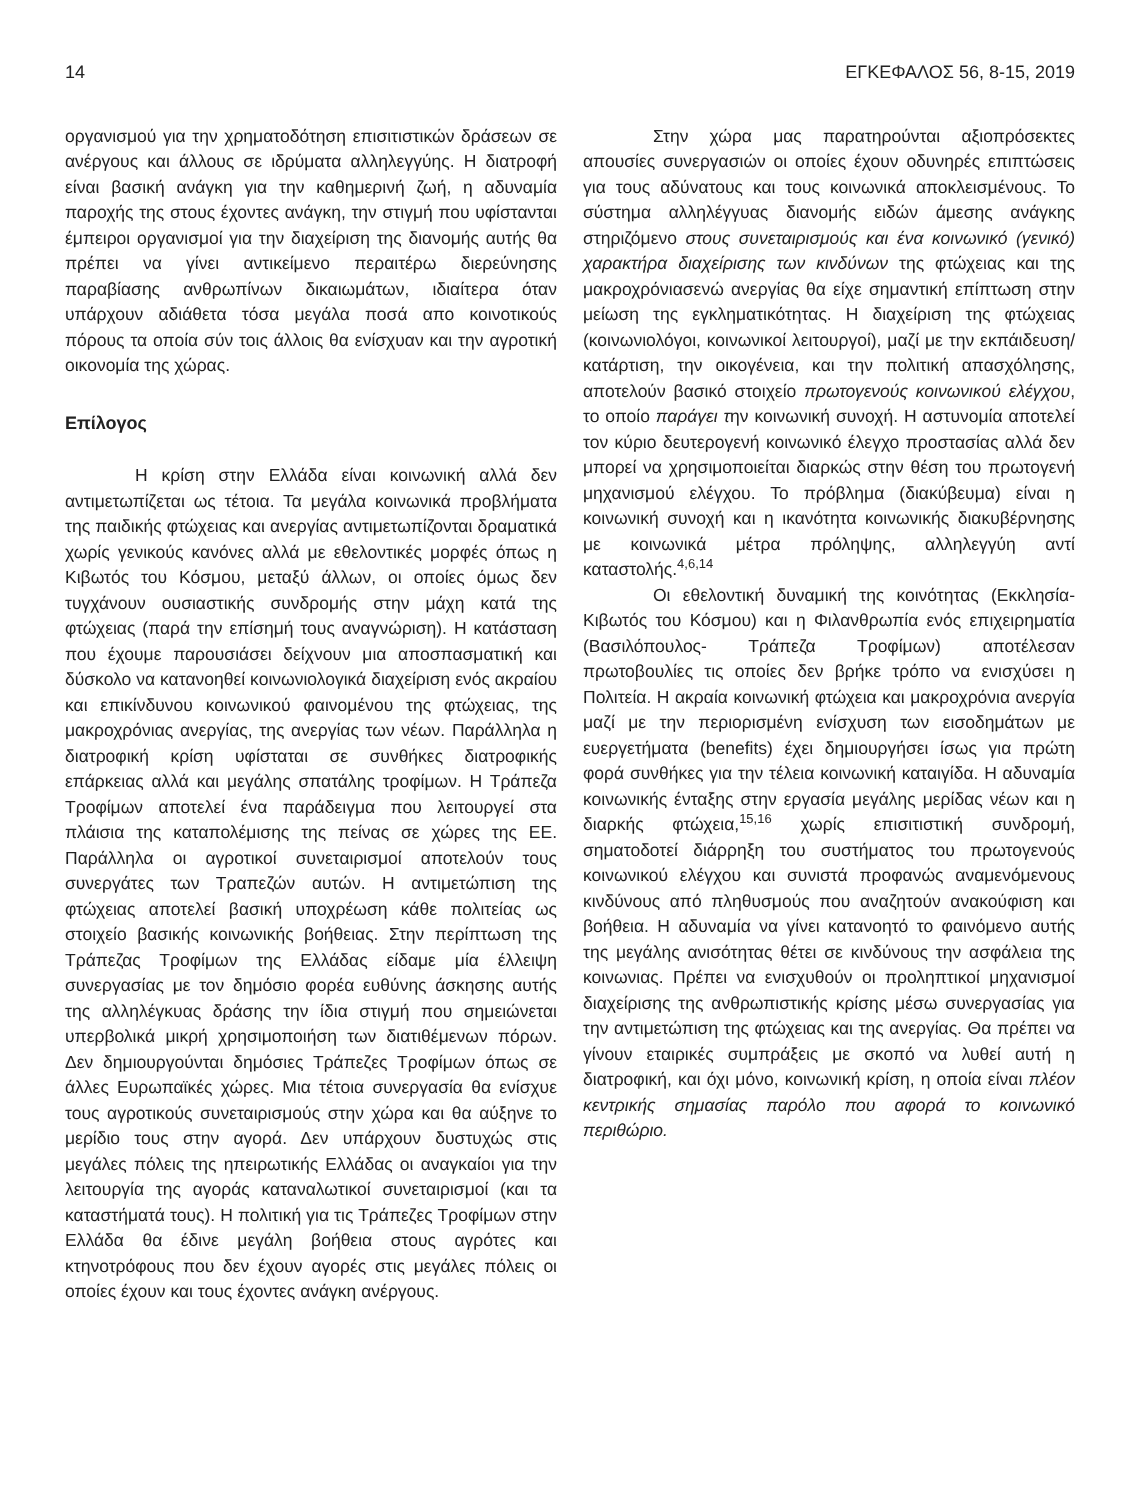14 ΕΓΚΕΦΑΛΟΣ 56, 8-15, 2019
οργανισμού για την χρηματοδότηση επισιτιστικών δράσεων σε ανέργους και άλλους σε ιδρύματα αλληλεγγύης. Η διατροφή είναι βασική ανάγκη για την καθημερινή ζωή, η αδυναμία παροχής της στους έχοντες ανάγκη, την στιγμή που υφίστανται έμπειροι οργανισμοί για την διαχείριση της διανομής αυτής θα πρέπει να γίνει αντικείμενο περαιτέρω διερεύνησης παραβίασης ανθρωπίνων δικαιωμάτων, ιδιαίτερα όταν υπάρχουν αδιάθετα τόσα μεγάλα ποσά απο κοινοτικούς πόρους τα οποία σύν τοις άλλοις θα ενίσχυαν και την αγροτική οικονομία της χώρας.
Επίλογος
Η κρίση στην Ελλάδα είναι κοινωνική αλλά δεν αντιμετωπίζεται ως τέτοια. Τα μεγάλα κοινωνικά προβλήματα της παιδικής φτώχειας και ανεργίας αντιμετωπίζονται δραματικά χωρίς γενικούς κανόνες αλλά με εθελοντικές μορφές όπως η Κιβωτός του Κόσμου, μεταξύ άλλων, οι οποίες όμως δεν τυγχάνουν ουσιαστικής συνδρομής στην μάχη κατά της φτώχειας (παρά την επίσημή τους αναγνώριση). Η κατάσταση που έχουμε παρουσιάσει δείχνουν μια αποσπασματική και δύσκολο να κατανοηθεί κοινωνιολογικά διαχείριση ενός ακραίου και επικίνδυνου κοινωνικού φαινομένου της φτώχειας, της μακροχρόνιας ανεργίας, της ανεργίας των νέων. Παράλληλα η διατροφική κρίση υφίσταται σε συνθήκες διατροφικής επάρκειας αλλά και μεγάλης σπατάλης τροφίμων. Η Τράπεζα Τροφίμων αποτελεί ένα παράδειγμα που λειτουργεί στα πλάισια της καταπολέμισης της πείνας σε χώρες της ΕΕ. Παράλληλα οι αγροτικοί συνεταιρισμοί αποτελούν τους συνεργάτες των Τραπεζών αυτών. Η αντιμετώπιση της φτώχειας αποτελεί βασική υποχρέωση κάθε πολιτείας ως στοιχείο βασικής κοινωνικής βοήθειας. Στην περίπτωση της Τράπεζας Τροφίμων της Ελλάδας είδαμε μία έλλειψη συνεργασίας με τον δημόσιο φορέα ευθύνης άσκησης αυτής της αλληλέγκυας δράσης την ίδια στιγμή που σημειώνεται υπερβολικά μικρή χρησιμοποιήση των διατιθέμενων πόρων. Δεν δημιουργούνται δημόσιες Τράπεζες Τροφίμων όπως σε άλλες Ευρωπαϊκές χώρες. Μια τέτοια συνεργασία θα ενίσχυε τους αγροτικούς συνεταιρισμούς στην χώρα και θα αύξηνε το μερίδιο τους στην αγορά. Δεν υπάρχουν δυστυχώς στις μεγάλες πόλεις της ηπειρωτικής Ελλάδας οι αναγκαίοι για την λειτουργία της αγοράς καταναλωτικοί συνεταιρισμοί (και τα καταστήματά τους). Η πολιτική για τις Τράπεζες Τροφίμων στην Ελλάδα θα έδινε μεγάλη βοήθεια στους αγρότες και κτηνοτρόφους που δεν έχουν αγορές στις μεγάλες πόλεις οι οποίες έχουν και τους έχοντες ανάγκη ανέργους.
Στην χώρα μας παρατηρούνται αξιοπρόσεκτες απουσίες συνεργασιών οι οποίες έχουν οδυνηρές επιπτώσεις για τους αδύνατους και τους κοινωνικά αποκλεισμένους. Το σύστημα αλληλέγγυας διανομής ειδών άμεσης ανάγκης στηριζόμενο στους συνεταιρισμούς και ένα κοινωνικό (γενικό) χαρακτήρα διαχείρισης των κινδύνων της φτώχειας και της μακροχρόνιασενώ ανεργίας θα είχε σημαντική επίπτωση στην μείωση της εγκληματικότητας. Η διαχείριση της φτώχειας (κοινωνιολόγοι, κοινωνικοί λειτουργοί), μαζί με την εκπάιδευση/κατάρτιση, την οικογένεια, και την πολιτική απασχόλησης, αποτελούν βασικό στοιχείο πρωτογενούς κοινωνικού ελέγχου, το οποίο παράγει την κοινωνική συνοχή. Η αστυνομία αποτελεί τον κύριο δευτερογενή κοινωνικό έλεγχο προστασίας αλλά δεν μπορεί να χρησιμοποιείται διαρκώς στην θέση του πρωτογενή μηχανισμού ελέγχου. Το πρόβλημα (διακύβευμα) είναι η κοινωνική συνοχή και η ικανότητα κοινωνικής διακυβέρνησης με κοινωνικά μέτρα πρόληψης, αλληλεγγύη αντί καταστολής.<sup>4,6,14</sup>
Οι εθελοντική δυναμική της κοινότητας (Εκκλησία- Κιβωτός του Κόσμου) και η Φιλανθρωπία ενός επιχειρηματία (Βασιλόπουλος- Τράπεζα Τροφίμων) αποτέλεσαν πρωτοβουλίες τις οποίες δεν βρήκε τρόπο να ενισχύσει η Πολιτεία. Η ακραία κοινωνική φτώχεια και μακροχρόνια ανεργία μαζί με την περιορισμένη ενίσχυση των εισοδημάτων με ευεργετήματα (benefits) έχει δημιουργήσει ίσως για πρώτη φορά συνθήκες για την τέλεια κοινωνική καταιγίδα. Η αδυναμία κοινωνικής ένταξης στην εργασία μεγάλης μερίδας νέων και η διαρκής φτώχεια,<sup>15,16</sup> χωρίς επισιτιστική συνδρομή, σηματοδοτεί διάρρηξη του συστήματος του πρωτογενούς κοινωνικού ελέγχου και συνιστά προφανώς αναμενόμενους κινδύνους από πληθυσμούς που αναζητούν ανακούφιση και βοήθεια. Η αδυναμία να γίνει κατανοητό το φαινόμενο αυτής της μεγάλης ανισότητας θέτει σε κινδύνους την ασφάλεια της κοινωνιας. Πρέπει να ενισχυθούν οι προληπτικοί μηχανισμοί διαχείρισης της ανθρωπιστικής κρίσης μέσω συνεργασίας για την αντιμετώπιση της φτώχειας και της ανεργίας. Θα πρέπει να γίνουν εταιρικές συμπράξεις με σκοπό να λυθεί αυτή η διατροφική, και όχι μόνο, κοινωνική κρίση, η οποία είναι πλέον κεντρικής σημασίας παρόλο που αφορά το κοινωνικό περιθώριο.